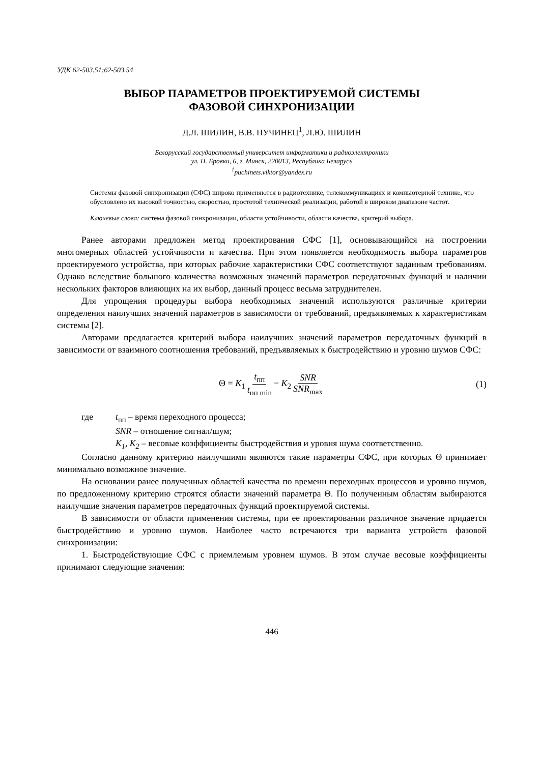УДК 62-503.51:62-503.54
ВЫБОР ПАРАМЕТРОВ ПРОЕКТИРУЕМОЙ СИСТЕМЫ
ФАЗОВОЙ СИНХРОНИЗАЦИИ
Д.Л. ШИЛИН, В.В. ПУЧИНЕЦ<sup>1</sup>, Л.Ю. ШИЛИН
Белорусский государственный университет информатики и радиоэлектроники
ул. П. Бровки, 6, г. Минск, 220013, Республика Беларусь
<sup>1</sup> puchinets.viktor@yandex.ru
Системы фазовой синхронизации (СФС) широко применяются в радиотехнике, телекоммуникациях и компьютерной технике, что обусловлено их высокой точностью, скоростью, простотой технической реализации, работой в широком диапазоне частот.
Ключевые слова: система фазовой синхронизации, области устойчивости, области качества, критерий выбора.
Ранее авторами предложен метод проектирования СФС [1], основывающийся на построении многомерных областей устойчивости и качества. При этом появляется необходимость выбора параметров проектируемого устройства, при которых рабочие характеристики СФС соответствуют заданным требованиям. Однако вследствие большого количества возможных значений параметров передаточных функций и наличии нескольких факторов влияющих на их выбор, данный процесс весьма затруднителен.
Для упрощения процедуры выбора необходимых значений используются различные критерии определения наилучших значений параметров в зависимости от требований, предъявляемых к характеристикам системы [2].
Авторами предлагается критерий выбора наилучших значений параметров передаточных функций в зависимости от взаимного соотношения требований, предъявляемых к быстродействию и уровню шумов СФС:
Θ = K<sub>1</sub> t<sub>пп</sub> t<sub>пп min</sub> − K<sub>2</sub> SNR SNR<sub>max</sub> (1)
где t<sub>пп</sub> – время переходного процесса;
SNR – отношение сигнал/шум;
K<sub>1</sub>, K<sub>2</sub> – весовые коэффициенты быстродействия и уровня шума соответственно.
Согласно данному критерию наилучшими являются такие параметры СФС, при которых Θ принимает минимально возможное значение.
На основании ранее полученных областей качества по времени переходных процессов и уровню шумов, по предложенному критерию строятся области значений параметра Θ. По полученным областям выбираются наилучшие значения параметров передаточных функций проектируемой системы.
В зависимости от области применения системы, при ее проектировании различное значение придается быстродействию и уровню шумов. Наиболее часто встречаются три варианта устройств фазовой синхронизации:
1. Быстродействующие СФС с приемлемым уровнем шумов. В этом случае весовые коэффициенты принимают следующие значения:
446